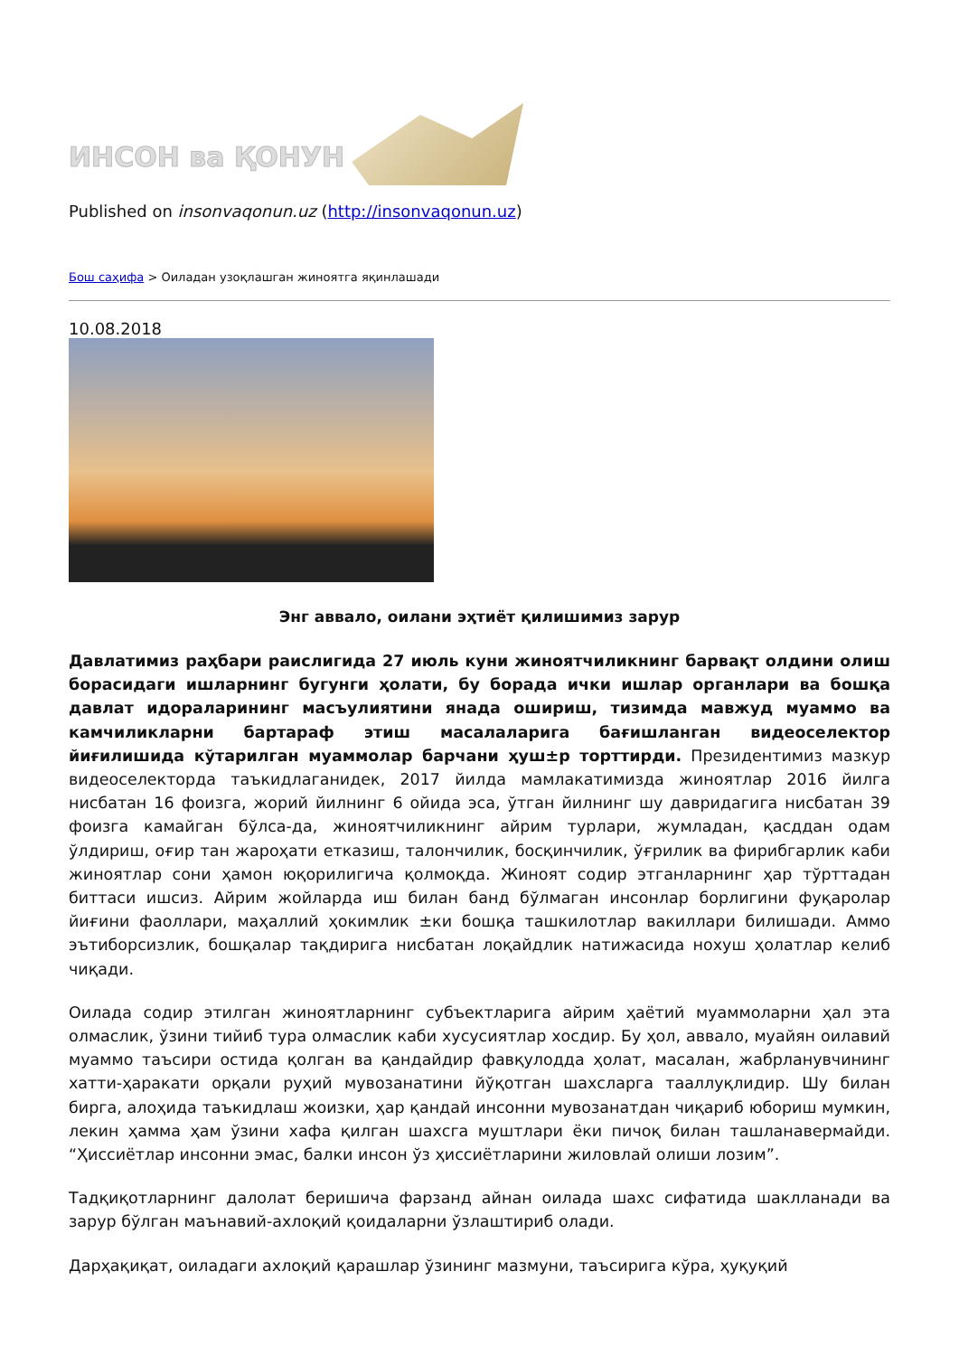ИНСОН ва ҚОНУН
Published on insonvaqonun.uz (http://insonvaqonun.uz)
Бош саҳифа > Оиладан узоқлашган жиноятга яқинлашади
10.08.2018
Энг аввало, оилани эҳтиёт қилишимиз зарур
Давлатимиз раҳбари раислигида 27 июль куни жиноятчиликнинг барвақт олдини олиш борасидаги ишларнинг бугунги ҳолати, бу борада ички ишлар органлари ва бошқа давлат идораларининг масъулиятини янада ошириш, тизимда мавжуд муаммо ва камчиликларни бартараф этиш масалаларига бағишланган видеоселектор йиғилишида кўтарилган муаммолар барчани ҳуш±р торттирди. Президентимиз мазкур видеоселекторда таъкидлаганидек, 2017 йилда мамлакатимизда жиноятлар 2016 йилга нисбатан 16 фоизга, жорий йилнинг 6 ойида эса, ўтган йилнинг шу давридагига нисбатан 39 фоизга камайган бўлса-да, жиноятчиликнинг айрим турлари, жумладан, қасддан одам ўлдириш, оғир тан жароҳати етказиш, талончилик, босқинчилик, ўғрилик ва фирибгарлик каби жиноятлар сони ҳамон юқорилигича қолмоқда. Жиноят содир этганларнинг ҳар тўрттадан биттаси ишсиз. Айрим жойларда иш билан банд бўлмаган инсонлар борлигини фуқаролар йиғини фаоллари, маҳаллий ҳокимлик ±ки бошқа ташкилотлар вакиллари билишади. Аммо эътиборсизлик, бошқалар тақдирига нисбатан лоқайдлик натижасида нохуш ҳолатлар келиб чиқади.
Оилада содир этилган жиноятларнинг субъектларига айрим ҳаётий муаммоларни ҳал эта олмаслик, ўзини тийиб тура олмаслик каби хусусиятлар хосдир. Бу ҳол, аввало, муайян оилавий муаммо таъсири остида қолган ва қандайдир фавқулодда ҳолат, масалан, жабрланувчининг хатти-ҳаракати орқали руҳий мувозанатини йўқотган шахсларга тааллуқлидир. Шу билан бирга, алоҳида таъкидлаш жоизки, ҳар қандай инсонни мувозанатдан чиқариб юбориш мумкин, лекин ҳамма ҳам ўзини хафа қилган шахсга муштлари ёки пичоқ билан ташланавермайди. “Ҳиссиётлар инсонни эмас, балки инсон ўз ҳиссиётларини жиловлай олиши лозим”.
Тадқиқотларнинг далолат беришича фарзанд айнан оилада шахс сифатида шаклланади ва зарур бўлган маънавий-ахлоқий қоидаларни ўзлаштириб олади.
Дарҳақиқат, оиладаги ахлоқий қарашлар ўзининг мазмуни, таъсирига кўра, ҳуқуқий